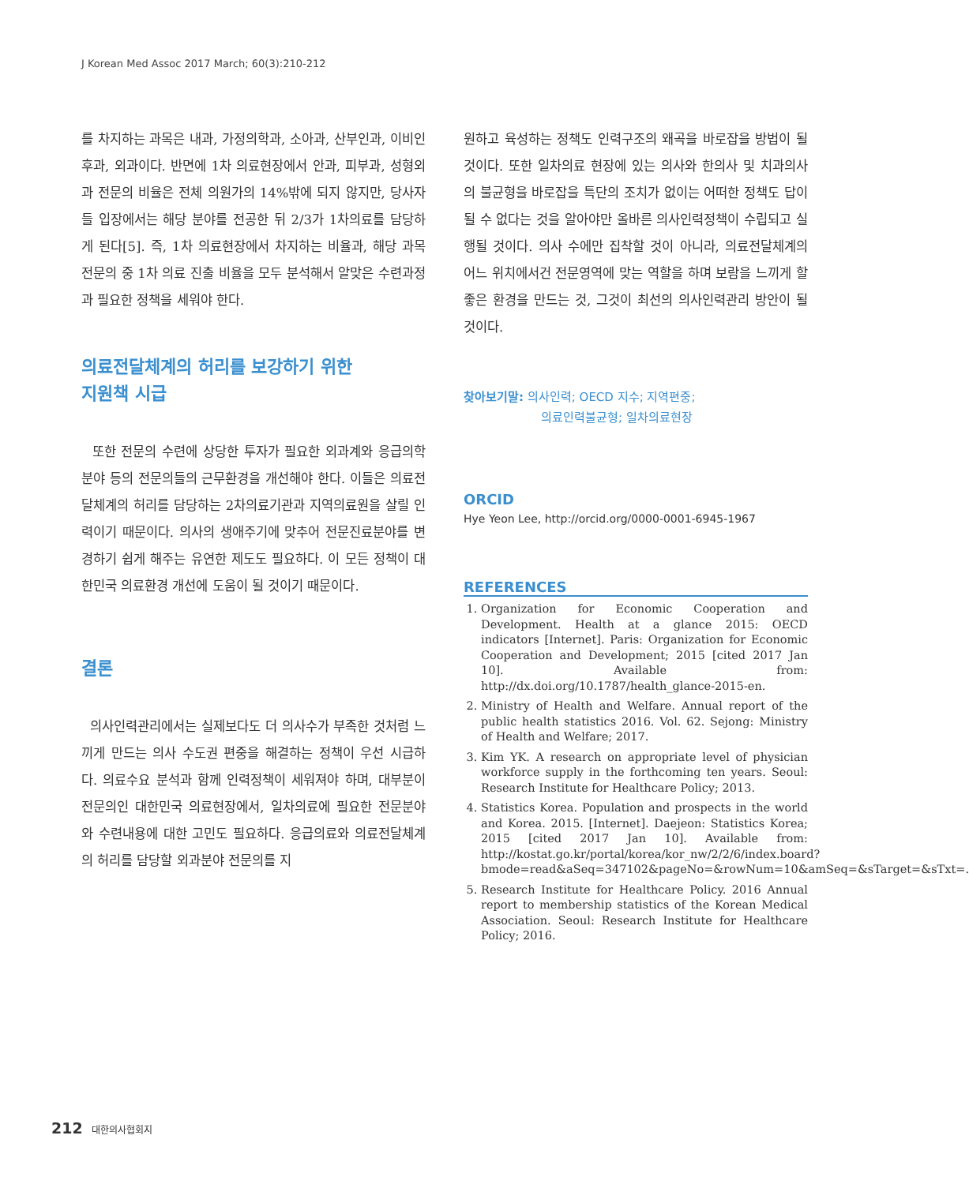J Korean Med Assoc 2017 March; 60(3):210-212
를 차지하는 과목은 내과, 가정의학과, 소아과, 산부인과, 이비인후과, 외과이다. 반면에 1차 의료현장에서 안과, 피부과, 성형외과 전문의 비율은 전체 의원가의 14%밖에 되지 않지만, 당사자들 입장에서는 해당 분야를 전공한 뒤 2/3가 1차의료를 담당하게 된다[5]. 즉, 1차 의료현장에서 차지하는 비율과, 해당 과목 전문의 중 1차 의료 진출 비율을 모두 분석해서 알맞은 수련과정과 필요한 정책을 세워야 한다.
의료전달체계의 허리를 보강하기 위한
지원책 시급
또한 전문의 수련에 상당한 투자가 필요한 외과계와 응급의학분야 등의 전문의들의 근무환경을 개선해야 한다. 이들은 의료전달체계의 허리를 담당하는 2차의료기관과 지역의료원을 살릴 인력이기 때문이다. 의사의 생애주기에 맞추어 전문진료분야를 변경하기 쉽게 해주는 유연한 제도도 필요하다. 이 모든 정책이 대한민국 의료환경 개선에 도움이 될 것이기 때문이다.
결론
의사인력관리에서는 실제보다도 더 의사수가 부족한 것처럼 느끼게 만드는 의사 수도권 편중을 해결하는 정책이 우선 시급하다. 의료수요 분석과 함께 인력정책이 세워져야 하며, 대부분이 전문의인 대한민국 의료현장에서, 일차의료에 필요한 전문분야와 수련내용에 대한 고민도 필요하다. 응급의료와 의료전달체계의 허리를 담당할 외과분야 전문의를 지
원하고 육성하는 정책도 인력구조의 왜곡을 바로잡을 방법이 될 것이다. 또한 일차의료 현장에 있는 의사와 한의사 및 치과의사의 불균형을 바로잡을 특단의 조치가 없이는 어떠한 정책도 답이 될 수 없다는 것을 알아야만 올바른 의사인력정책이 수립되고 실행될 것이다. 의사 수에만 집착할 것이 아니라, 의료전달체계의 어느 위치에서건 전문영역에 맞는 역할을 하며 보람을 느끼게 할 좋은 환경을 만드는 것, 그것이 최선의 의사인력관리 방안이 될 것이다.
찾아보기말: 의사인력; OECD 지수; 지역편중;
의료인력불균형; 일차의료현장
ORCID
Hye Yeon Lee, http://orcid.org/0000-0001-6945-1967
REFERENCES
1. Organization for Economic Cooperation and Development. Health at a glance 2015: OECD indicators [Internet]. Paris: Organization for Economic Cooperation and Development; 2015 [cited 2017 Jan 10]. Available from: http://dx.doi.org/10.1787/health_glance-2015-en.
2. Ministry of Health and Welfare. Annual report of the public health statistics 2016. Vol. 62. Sejong: Ministry of Health and Welfare; 2017.
3. Kim YK. A research on appropriate level of physician workforce supply in the forthcoming ten years. Seoul: Research Institute for Healthcare Policy; 2013.
4. Statistics Korea. Population and prospects in the world and Korea. 2015. [Internet]. Daejeon: Statistics Korea; 2015 [cited 2017 Jan 10]. Available from: http://kostat.go.kr/portal/korea/kor_nw/2/2/6/index.board?bmode=read&aSeq=347102&pageNo=&rowNum=10&amSeq=&sTarget=&sTxt=.
5. Research Institute for Healthcare Policy. 2016 Annual report to membership statistics of the Korean Medical Association. Seoul: Research Institute for Healthcare Policy; 2016.
212 대한의사협회지